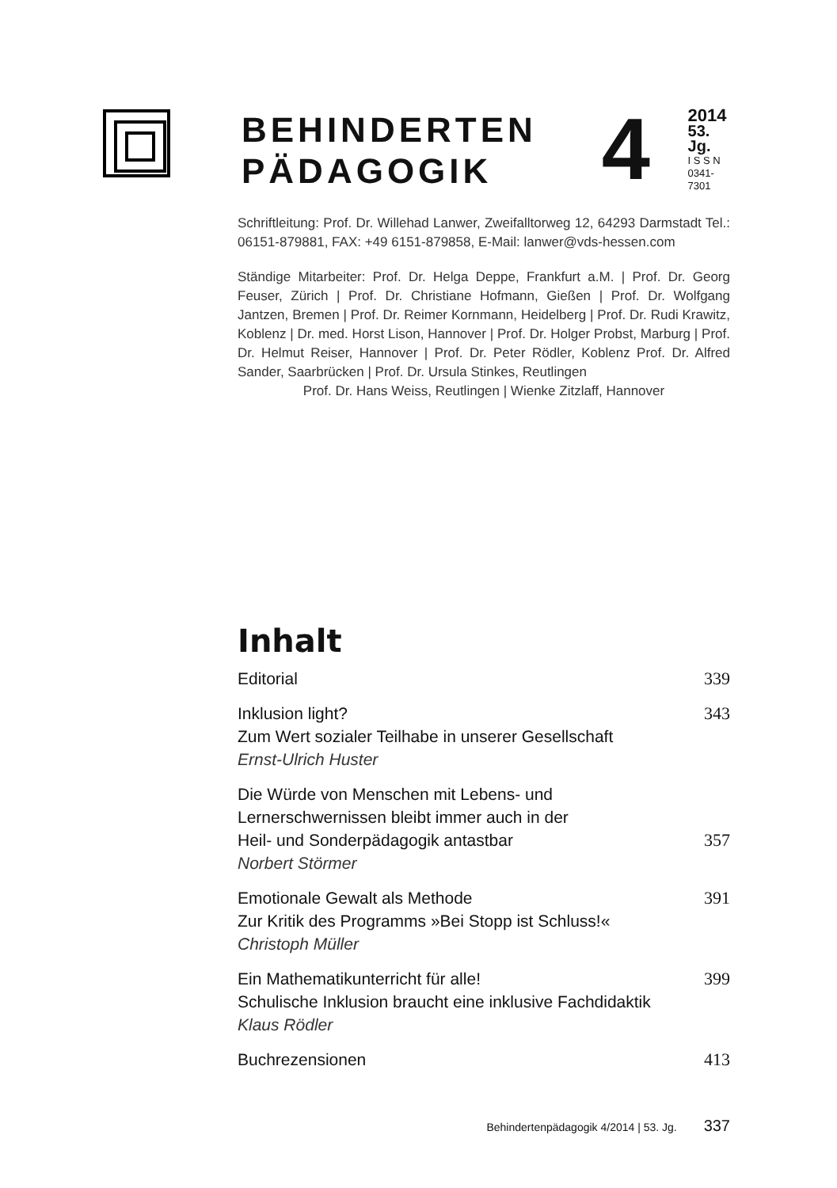BEHINDERTEN PÄDAGOGIK
4
2014
53. Jg.
I S S N
0341-7301
Schriftleitung: Prof. Dr. Willehad Lanwer, Zweifalltorweg 12, 64293 Darmstadt Tel.: 06151-879881, FAX: +49 6151-879858, E-Mail: lanwer@vds-hessen.com
Ständige Mitarbeiter: Prof. Dr. Helga Deppe, Frankfurt a.M. | Prof. Dr. Georg Feuser, Zürich | Prof. Dr. Christiane Hofmann, Gießen | Prof. Dr. Wolfgang Jantzen, Bremen | Prof. Dr. Reimer Kornmann, Heidelberg | Prof. Dr. Rudi Krawitz, Koblenz | Dr. med. Horst Lison, Hannover | Prof. Dr. Holger Probst, Marburg | Prof. Dr. Helmut Reiser, Hannover | Prof. Dr. Peter Rödler, Koblenz Prof. Dr. Alfred Sander, Saarbrücken | Prof. Dr. Ursula Stinkes, Reutlingen
Prof. Dr. Hans Weiss, Reutlingen | Wienke Zitzlaff, Hannover
Inhalt
Editorial 339
Inklusion light?
Zum Wert sozialer Teilhabe in unserer Gesellschaft
Ernst-Ulrich Huster
343
Die Würde von Menschen mit Lebens- und
Lernerschwernissen bleibt immer auch in der
Heil- und Sonderpädagogik antastbar
Norbert Störmer
357
Emotionale Gewalt als Methode
Zur Kritik des Programms »Bei Stopp ist Schluss!«
Christoph Müller
391
Ein Mathematikunterricht für alle!
Schulische Inklusion braucht eine inklusive Fachdidaktik
Klaus Rödler
399
Buchrezensionen 413
Behindertenpädagogik 4/2014 | 53. Jg. 337